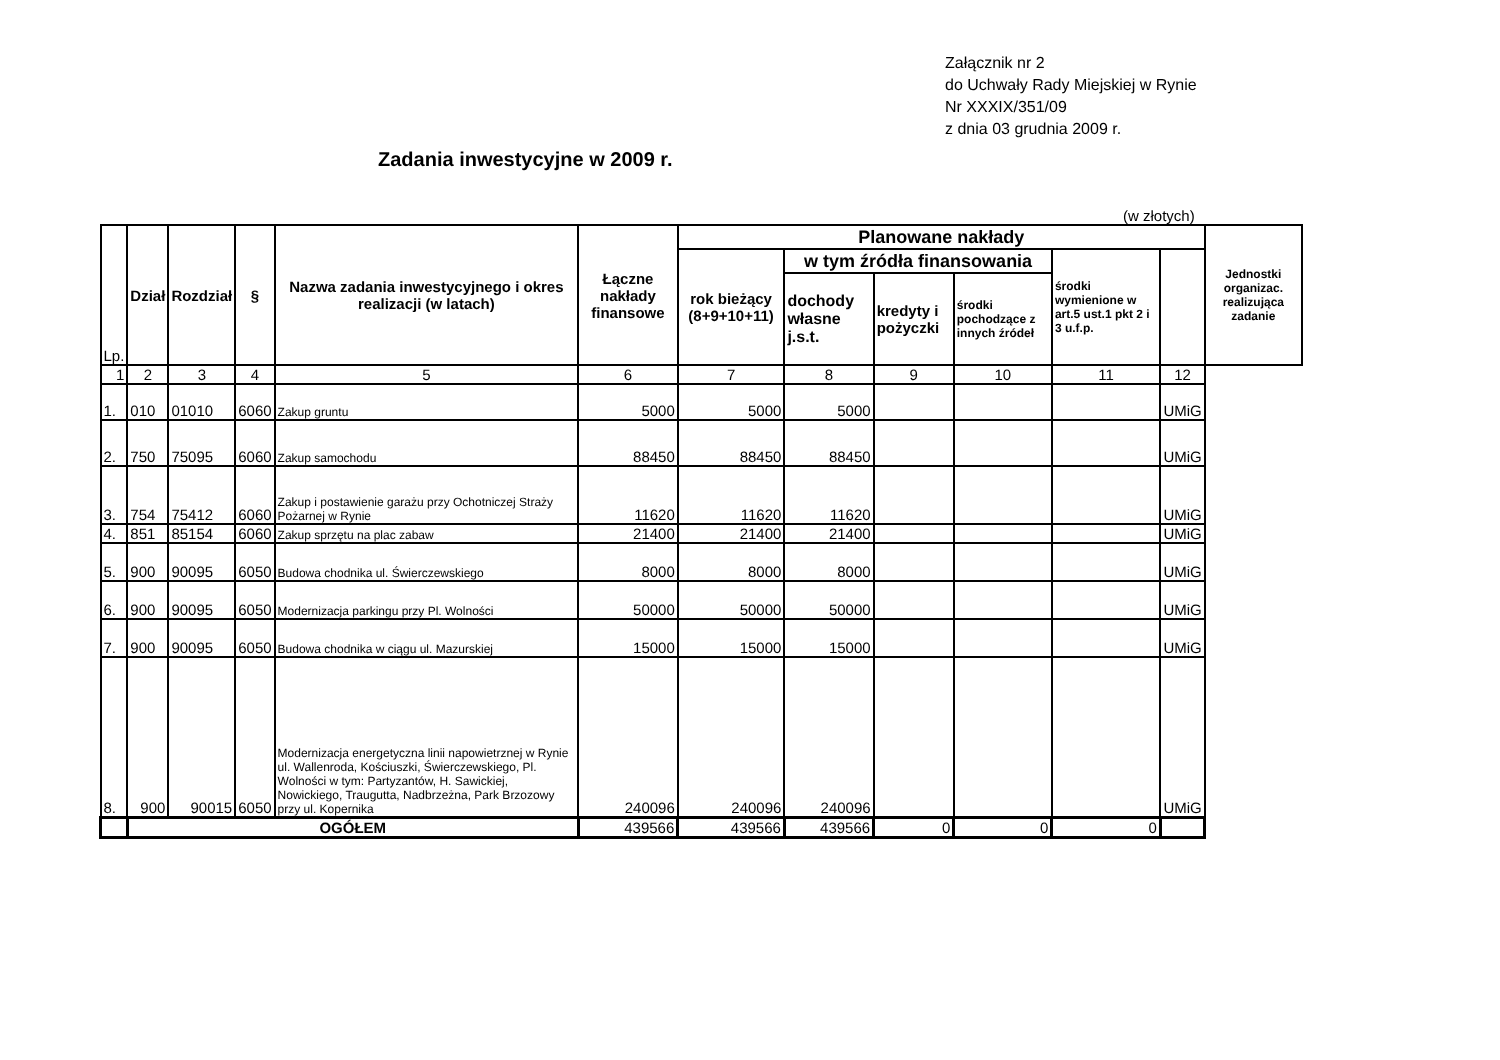Załącznik nr 2
do Uchwały Rady Miejskiej w Rynie
Nr XXXIX/351/09
z dnia 03 grudnia 2009 r.
Zadania inwestycyjne w 2009 r.
(w złotych)
| Lp. | Dział | Rozdział | § | Nazwa zadania inwestycyjnego i okres realizacji (w latach) | Łączne nakłady finansowe | Planowane nakłady | | | | | | Jednostki organizac. realizująca zadanie |
| --- | --- | --- | --- | --- | --- | --- | --- | --- | --- | --- | --- | --- |
| | | | | | | rok bieżący (8+9+10+11) | w tym źródła finansowania | | | środki wymienione w art.5 ust.1 pkt 2 i 3 u.f.p. | | |
| | | | | | | | dochody własne j.s.t. | kredyty i pożyczki | środki pochodzące z innych źródeł | | | |
| 1 | 2 | 3 | 4 | 5 | 6 | 7 | 8 | 9 | 10 | 11 | 12 | |
| 1. | 010 | 01010 | 6060 | Zakup gruntu | 5000 | 5000 | 5000 | | | | UMiG | |
| 2. | 750 | 75095 | 6060 | Zakup samochodu | 88450 | 88450 | 88450 | | | | UMiG | |
| 3. | 754 | 75412 | 6060 | Zakup i postawienie garażu przy Ochotniczej Straży Pożarnej w Rynie | 11620 | 11620 | 11620 | | | | UMiG | |
| 4. | 851 | 85154 | 6060 | Zakup sprzętu na plac zabaw | 21400 | 21400 | 21400 | | | | UMiG | |
| 5. | 900 | 90095 | 6050 | Budowa chodnika ul. Świerczewskiego | 8000 | 8000 | 8000 | | | | UMiG | |
| 6. | 900 | 90095 | 6050 | Modernizacja parkingu przy Pl. Wolności | 50000 | 50000 | 50000 | | | | UMiG | |
| 7. | 900 | 90095 | 6050 | Budowa chodnika w ciągu ul. Mazurskiej | 15000 | 15000 | 15000 | | | | UMiG | |
| 8. | 900 | 90015 | 6050 | Modernizacja energetyczna linii napowietrznej w Rynie ul. Wallenroda, Kościuszki, Świerczewskiego, Pl. Wolności w tym: Partyzantów, H. Sawickiej, Nowickiego, Traugutta, Nadbrzeżna, Park Brzozowy przy ul. Kopernika | 240096 | 240096 | 240096 | | | | UMiG | |
| | OGÓŁEM | | | | 439566 | 439566 | 439566 | 0 | 0 | 0 | | |